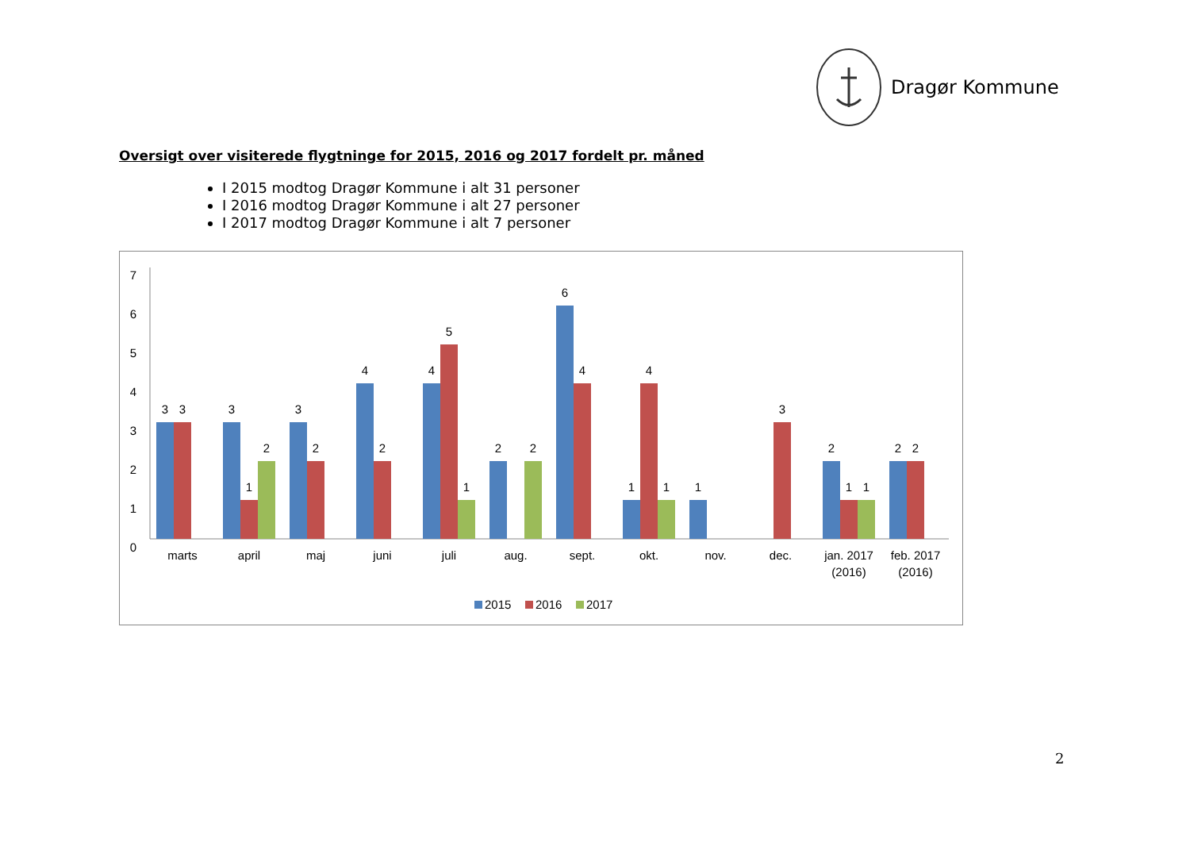Dragør Kommune
Oversigt over visiterede flygtninge for 2015, 2016 og 2017 fordelt pr. måned
I 2015 modtog Dragør Kommune i alt 31 personer
I 2016 modtog Dragør Kommune i alt 27 personer
I 2017 modtog Dragør Kommune i alt 7 personer
7
6
5
4
3
2
1
0
3
3
3
1
2
3
2
4
2
4
5
1
2
2
6
4
1
4
1
1
3
2
1
1
2
2
marts
april
maj
juni
juli
aug.
sept.
okt.
nov.
dec.
jan. 2017
(2016)
feb. 2017
(2016)
2015
2016
2017
2